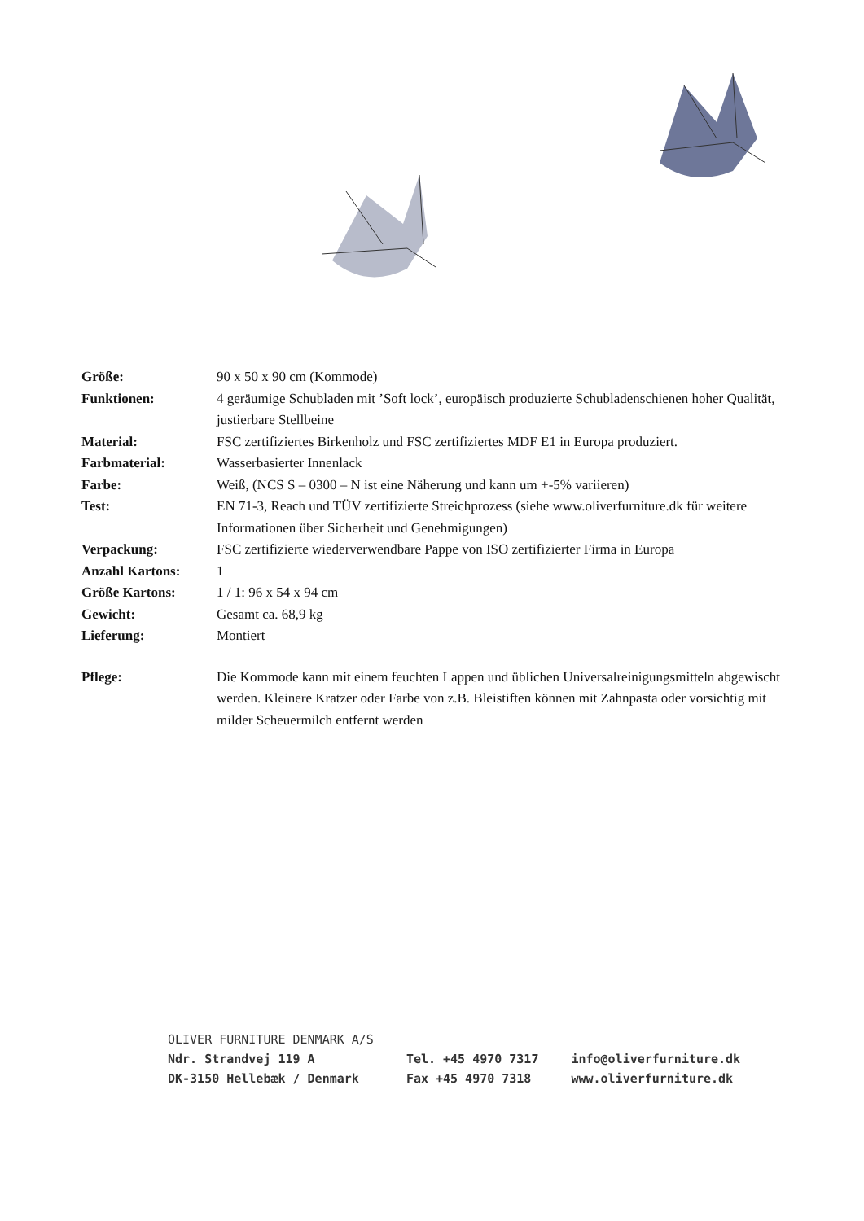| Größe: | 90 x 50 x 90 cm (Kommode) |
| Funktionen: | 4 geräumige Schubladen mit ’Soft lock’, europäisch produzierte Schubladenschienen hoher Qualität, justierbare Stellbeine |
| Material: | FSC zertifiziertes Birkenholz und FSC zertifiziertes MDF E1 in Europa produziert. |
| Farbmaterial: | Wasserbasierter Innenlack |
| Farbe: | Weiß, (NCS S – 0300 – N ist eine Näherung und kann um +-5% variieren) |
| Test: | EN 71-3, Reach und TÜV zertifizierte Streichprozess (siehe www.oliverfurniture.dk für weitere Informationen über Sicherheit und Genehmigungen) |
| Verpackung: | FSC zertifizierte wiederverwendbare Pappe von ISO zertifizierter Firma in Europa |
| Anzahl Kartons: | 1 |
| Größe Kartons: | 1 / 1: 96 x 54 x 94 cm |
| Gewicht: | Gesamt ca. 68,9 kg |
| Lieferung: | Montiert |
| Pflege: | Die Kommode kann mit einem feuchten Lappen und üblichen Universalreinigungsmitteln abgewischt werden. Kleinere Kratzer oder Farbe von z.B. Bleistiften können mit Zahnpasta oder vorsichtig mit milder Scheuermilch entfernt werden |
OLIVER FURNITURE DENMARK A/S
Ndr. Strandvej 119 A
DK-3150 Hellebæk / Denmark
Tel. +45 4970 7317
Fax +45 4970 7318
info@oliverfurniture.dk
www.oliverfurniture.dk